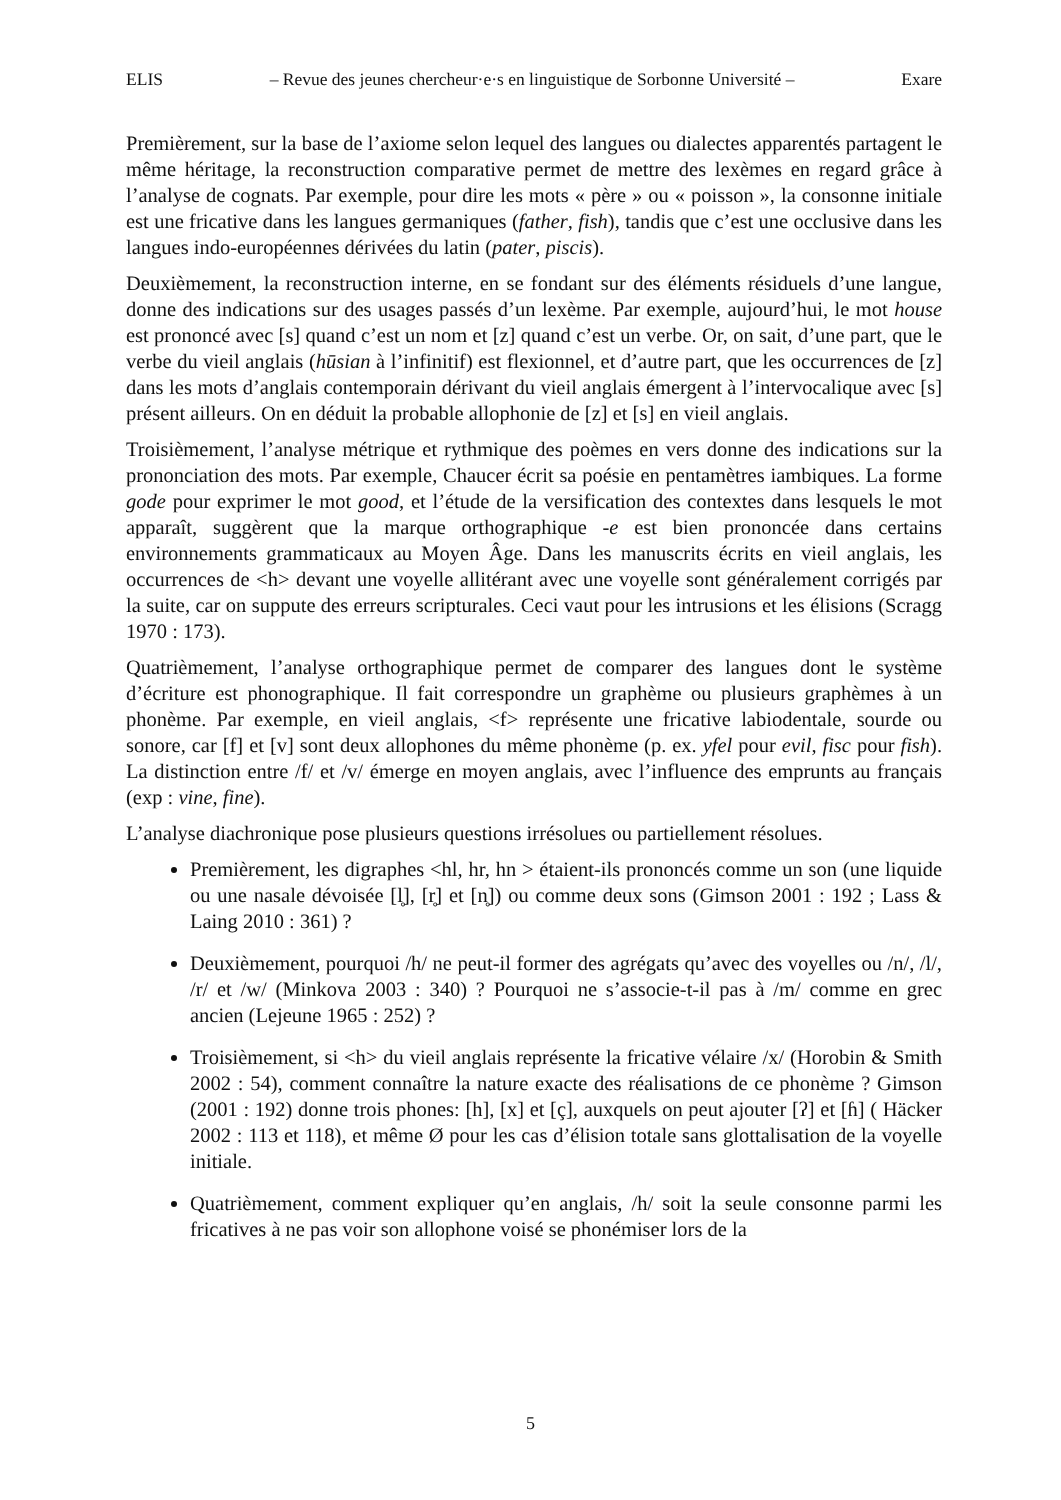ELIS – Revue des jeunes chercheur·e·s en linguistique de Sorbonne Université – Exare
Premièrement, sur la base de l’axiome selon lequel des langues ou dialectes apparentés partagent le même héritage, la reconstruction comparative permet de mettre des lexèmes en regard grâce à l’analyse de cognats. Par exemple, pour dire les mots « père » ou « poisson », la consonne initiale est une fricative dans les langues germaniques (father, fish), tandis que c’est une occlusive dans les langues indo-européennes dérivées du latin (pater, piscis).
Deuxièmement, la reconstruction interne, en se fondant sur des éléments résiduels d’une langue, donne des indications sur des usages passés d’un lexème. Par exemple, aujourd’hui, le mot house est prononcé avec [s] quand c’est un nom et [z] quand c’est un verbe. Or, on sait, d’une part, que le verbe du vieil anglais (hūsian à l’infinitif) est flexionnel, et d’autre part, que les occurrences de [z] dans les mots d’anglais contemporain dérivant du vieil anglais émergent à l’intervocalique avec [s] présent ailleurs. On en déduit la probable allophonie de [z] et [s] en vieil anglais.
Troisièmement, l’analyse métrique et rythmique des poèmes en vers donne des indications sur la prononciation des mots. Par exemple, Chaucer écrit sa poésie en pentamètres iambiques. La forme gode pour exprimer le mot good, et l’étude de la versification des contextes dans lesquels le mot apparaît, suggèrent que la marque orthographique -e est bien prononcée dans certains environnements grammaticaux au Moyen Âge. Dans les manuscrits écrits en vieil anglais, les occurrences de <h> devant une voyelle allitérant avec une voyelle sont généralement corrigés par la suite, car on suppute des erreurs scripturales. Ceci vaut pour les intrusions et les élisions (Scragg 1970 : 173).
Quatrièmement, l’analyse orthographique permet de comparer des langues dont le système d’écriture est phonographique. Il fait correspondre un graphème ou plusieurs graphèmes à un phonème. Par exemple, en vieil anglais, <f> représente une fricative labiodentale, sourde ou sonore, car [f] et [v] sont deux allophones du même phonème (p. ex. yfel pour evil, fisc pour fish). La distinction entre /f/ et /v/ émerge en moyen anglais, avec l’influence des emprunts au français (exp : vine, fine).
L’analyse diachronique pose plusieurs questions irrésolues ou partiellement résolues.
Premièrement, les digraphes <hl, hr, hn > étaient-ils prononcés comme un son (une liquide ou une nasale dévoisée [l̥], [r̥] et [n̥]) ou comme deux sons (Gimson 2001 : 192 ; Lass & Laing 2010 : 361) ?
Deuxièmement, pourquoi /h/ ne peut-il former des agrégats qu’avec des voyelles ou /n/, /l/, /r/ et /w/ (Minkova 2003 : 340) ? Pourquoi ne s’associe-t-il pas à /m/ comme en grec ancien (Lejeune 1965 : 252) ?
Troisièmement, si <h> du vieil anglais représente la fricative vélaire /x/ (Horobin & Smith 2002 : 54), comment connaître la nature exacte des réalisations de ce phonème ? Gimson (2001 : 192) donne trois phones: [h], [x] et [ç], auxquels on peut ajouter [ʔ] et [ɦ] ( Häcker 2002 : 113 et 118), et même Ø pour les cas d’élision totale sans glottalisation de la voyelle initiale.
Quatrièmement, comment expliquer qu’en anglais, /h/ soit la seule consonne parmi les fricatives à ne pas voir son allophone voisé se phonémiser lors de la
5